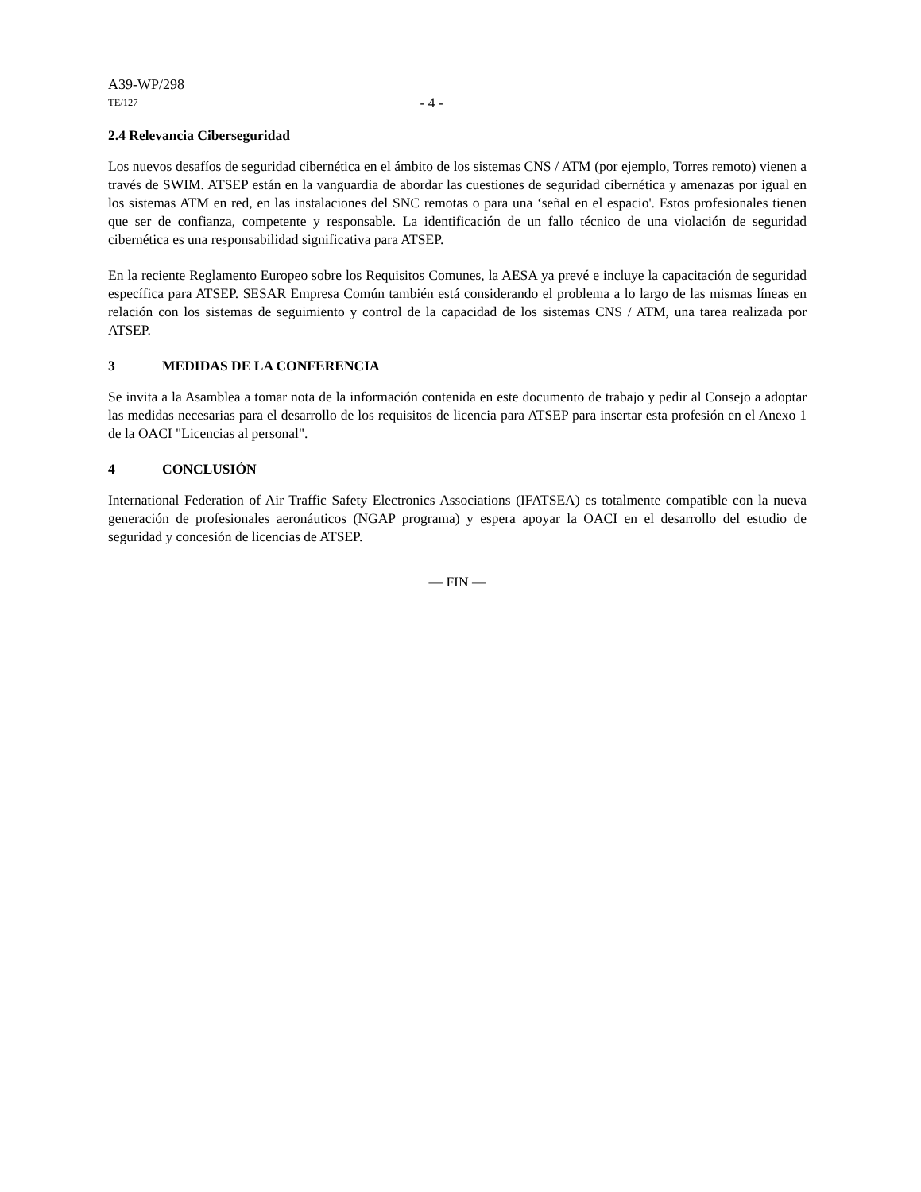A39-WP/298
TE/127 - 4 -
2.4 Relevancia Ciberseguridad
Los nuevos desafíos de seguridad cibernética en el ámbito de los sistemas CNS / ATM (por ejemplo, Torres remoto) vienen a través de SWIM. ATSEP están en la vanguardia de abordar las cuestiones de seguridad cibernética y amenazas por igual en los sistemas ATM en red, en las instalaciones del SNC remotas o para una ‘señal en el espacio'. Estos profesionales tienen que ser de confianza, competente y responsable. La identificación de un fallo técnico de una violación de seguridad cibernética es una responsabilidad significativa para ATSEP.
En la reciente Reglamento Europeo sobre los Requisitos Comunes, la AESA ya prevé e incluye la capacitación de seguridad específica para ATSEP. SESAR Empresa Común también está considerando el problema a lo largo de las mismas líneas en relación con los sistemas de seguimiento y control de la capacidad de los sistemas CNS / ATM, una tarea realizada por ATSEP.
3 MEDIDAS DE LA CONFERENCIA
Se invita a la Asamblea a tomar nota de la información contenida en este documento de trabajo y pedir al Consejo a adoptar las medidas necesarias para el desarrollo de los requisitos de licencia para ATSEP para insertar esta profesión en el Anexo 1 de la OACI "Licencias al personal".
4 CONCLUSIÓN
International Federation of Air Traffic Safety Electronics Associations (IFATSEA) es totalmente compatible con la nueva generación de profesionales aeronáuticos (NGAP programa) y espera apoyar la OACI en el desarrollo del estudio de seguridad y concesión de licencias de ATSEP.
— FIN —